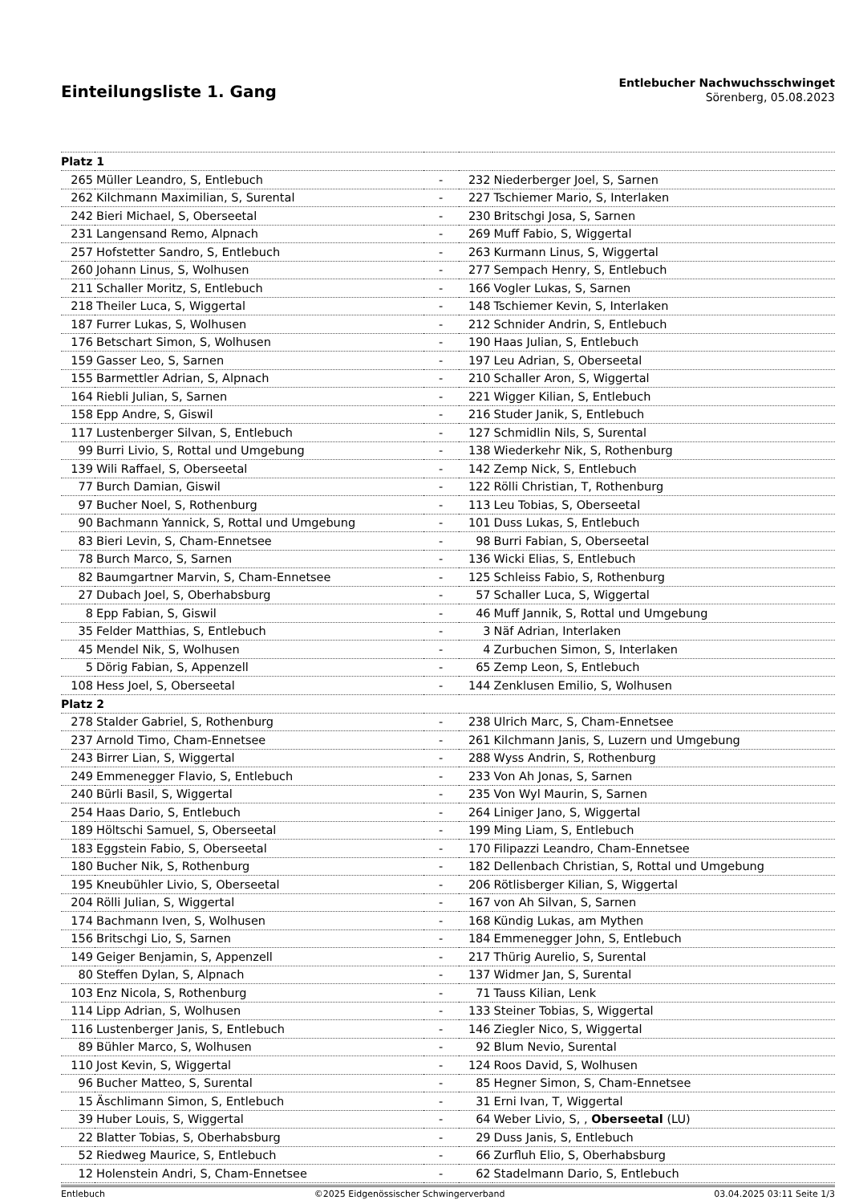Einteilungsliste 1. Gang
Entlebucher Nachwuchsschwinget
Sörenberg, 05.08.2023
| Platz 1 | | | | |
| --- | --- | --- | --- | --- |
| 265 | Müller Leandro, S, Entlebuch | - | 232 | Niederberger Joel, S, Sarnen |
| 262 | Kilchmann Maximilian, S, Surental | - | 227 | Tschiemer Mario, S, Interlaken |
| 242 | Bieri Michael, S, Oberseetal | - | 230 | Britschgi Josa, S, Sarnen |
| 231 | Langensand Remo, Alpnach | - | 269 | Muff Fabio, S, Wiggertal |
| 257 | Hofstetter Sandro, S, Entlebuch | - | 263 | Kurmann Linus, S, Wiggertal |
| 260 | Johann Linus, S, Wolhusen | - | 277 | Sempach Henry, S, Entlebuch |
| 211 | Schaller Moritz, S, Entlebuch | - | 166 | Vogler Lukas, S, Sarnen |
| 218 | Theiler Luca, S, Wiggertal | - | 148 | Tschiemer Kevin, S, Interlaken |
| 187 | Furrer Lukas, S, Wolhusen | - | 212 | Schnider Andrin, S, Entlebuch |
| 176 | Betschart Simon, S, Wolhusen | - | 190 | Haas Julian, S, Entlebuch |
| 159 | Gasser Leo, S, Sarnen | - | 197 | Leu Adrian, S, Oberseetal |
| 155 | Barmettler Adrian, S, Alpnach | - | 210 | Schaller Aron, S, Wiggertal |
| 164 | Riebli Julian, S, Sarnen | - | 221 | Wigger Kilian, S, Entlebuch |
| 158 | Epp Andre, S, Giswil | - | 216 | Studer Janik, S, Entlebuch |
| 117 | Lustenberger Silvan, S, Entlebuch | - | 127 | Schmidlin Nils, S, Surental |
| 99 | Burri Livio, S, Rottal und Umgebung | - | 138 | Wiederkehr Nik, S, Rothenburg |
| 139 | Wili Raffael, S, Oberseetal | - | 142 | Zemp Nick, S, Entlebuch |
| 77 | Burch Damian, Giswil | - | 122 | Rölli Christian, T, Rothenburg |
| 97 | Bucher Noel, S, Rothenburg | - | 113 | Leu Tobias, S, Oberseetal |
| 90 | Bachmann Yannick, S, Rottal und Umgebung | - | 101 | Duss Lukas, S, Entlebuch |
| 83 | Bieri Levin, S, Cham-Ennetsee | - | 98 | Burri Fabian, S, Oberseetal |
| 78 | Burch Marco, S, Sarnen | - | 136 | Wicki Elias, S, Entlebuch |
| 82 | Baumgartner Marvin, S, Cham-Ennetsee | - | 125 | Schleiss Fabio, S, Rothenburg |
| 27 | Dubach Joel, S, Oberhabsburg | - | 57 | Schaller Luca, S, Wiggertal |
| 8 | Epp Fabian, S, Giswil | - | 46 | Muff Jannik, S, Rottal und Umgebung |
| 35 | Felder Matthias, S, Entlebuch | - | 3 | Näf Adrian, Interlaken |
| 45 | Mendel Nik, S, Wolhusen | - | 4 | Zurbuchen Simon, S, Interlaken |
| 5 | Dörig Fabian, S, Appenzell | - | 65 | Zemp Leon, S, Entlebuch |
| 108 | Hess Joel, S, Oberseetal | - | 144 | Zenklusen Emilio, S, Wolhusen |
| Platz 2 | | | | |
| 278 | Stalder Gabriel, S, Rothenburg | - | 238 | Ulrich Marc, S, Cham-Ennetsee |
| 237 | Arnold Timo, Cham-Ennetsee | - | 261 | Kilchmann Janis, S, Luzern und Umgebung |
| 243 | Birrer Lian, S, Wiggertal | - | 288 | Wyss Andrin, S, Rothenburg |
| 249 | Emmenegger Flavio, S, Entlebuch | - | 233 | Von Ah Jonas, S, Sarnen |
| 240 | Bürli Basil, S, Wiggertal | - | 235 | Von Wyl Maurin, S, Sarnen |
| 254 | Haas Dario, S, Entlebuch | - | 264 | Liniger Jano, S, Wiggertal |
| 189 | Höltschi Samuel, S, Oberseetal | - | 199 | Ming Liam, S, Entlebuch |
| 183 | Eggstein Fabio, S, Oberseetal | - | 170 | Filipazzi Leandro, Cham-Ennetsee |
| 180 | Bucher Nik, S, Rothenburg | - | 182 | Dellenbach Christian, S, Rottal und Umgebung |
| 195 | Kneubühler Livio, S, Oberseetal | - | 206 | Rötlisberger Kilian, S, Wiggertal |
| 204 | Rölli Julian, S, Wiggertal | - | 167 | von Ah Silvan, S, Sarnen |
| 174 | Bachmann Iven, S, Wolhusen | - | 168 | Kündig Lukas, am Mythen |
| 156 | Britschgi Lio, S, Sarnen | - | 184 | Emmenegger John, S, Entlebuch |
| 149 | Geiger Benjamin, S, Appenzell | - | 217 | Thürig Aurelio, S, Surental |
| 80 | Steffen Dylan, S, Alpnach | - | 137 | Widmer Jan, S, Surental |
| 103 | Enz Nicola, S, Rothenburg | - | 71 | Tauss Kilian, Lenk |
| 114 | Lipp Adrian, S, Wolhusen | - | 133 | Steiner Tobias, S, Wiggertal |
| 116 | Lustenberger Janis, S, Entlebuch | - | 146 | Ziegler Nico, S, Wiggertal |
| 89 | Bühler Marco, S, Wolhusen | - | 92 | Blum Nevio, Surental |
| 110 | Jost Kevin, S, Wiggertal | - | 124 | Roos David, S, Wolhusen |
| 96 | Bucher Matteo, S, Surental | - | 85 | Hegner Simon, S, Cham-Ennetsee |
| 15 | Äschlimann Simon, S, Entlebuch | - | 31 | Erni Ivan, T, Wiggertal |
| 39 | Huber Louis, S, Wiggertal | - | 64 | Weber Livio, S, , Oberseetal (LU) |
| 22 | Blatter Tobias, S, Oberhabsburg | - | 29 | Duss Janis, S, Entlebuch |
| 52 | Riedweg Maurice, S, Entlebuch | - | 66 | Zurfluh Elio, S, Oberhabsburg |
| 12 | Holenstein Andri, S, Cham-Ennetsee | - | 62 | Stadelmann Dario, S, Entlebuch |
Entlebuch ©2025 Eidgenössischer Schwingerverband 03.04.2025 03:11 Seite 1/3